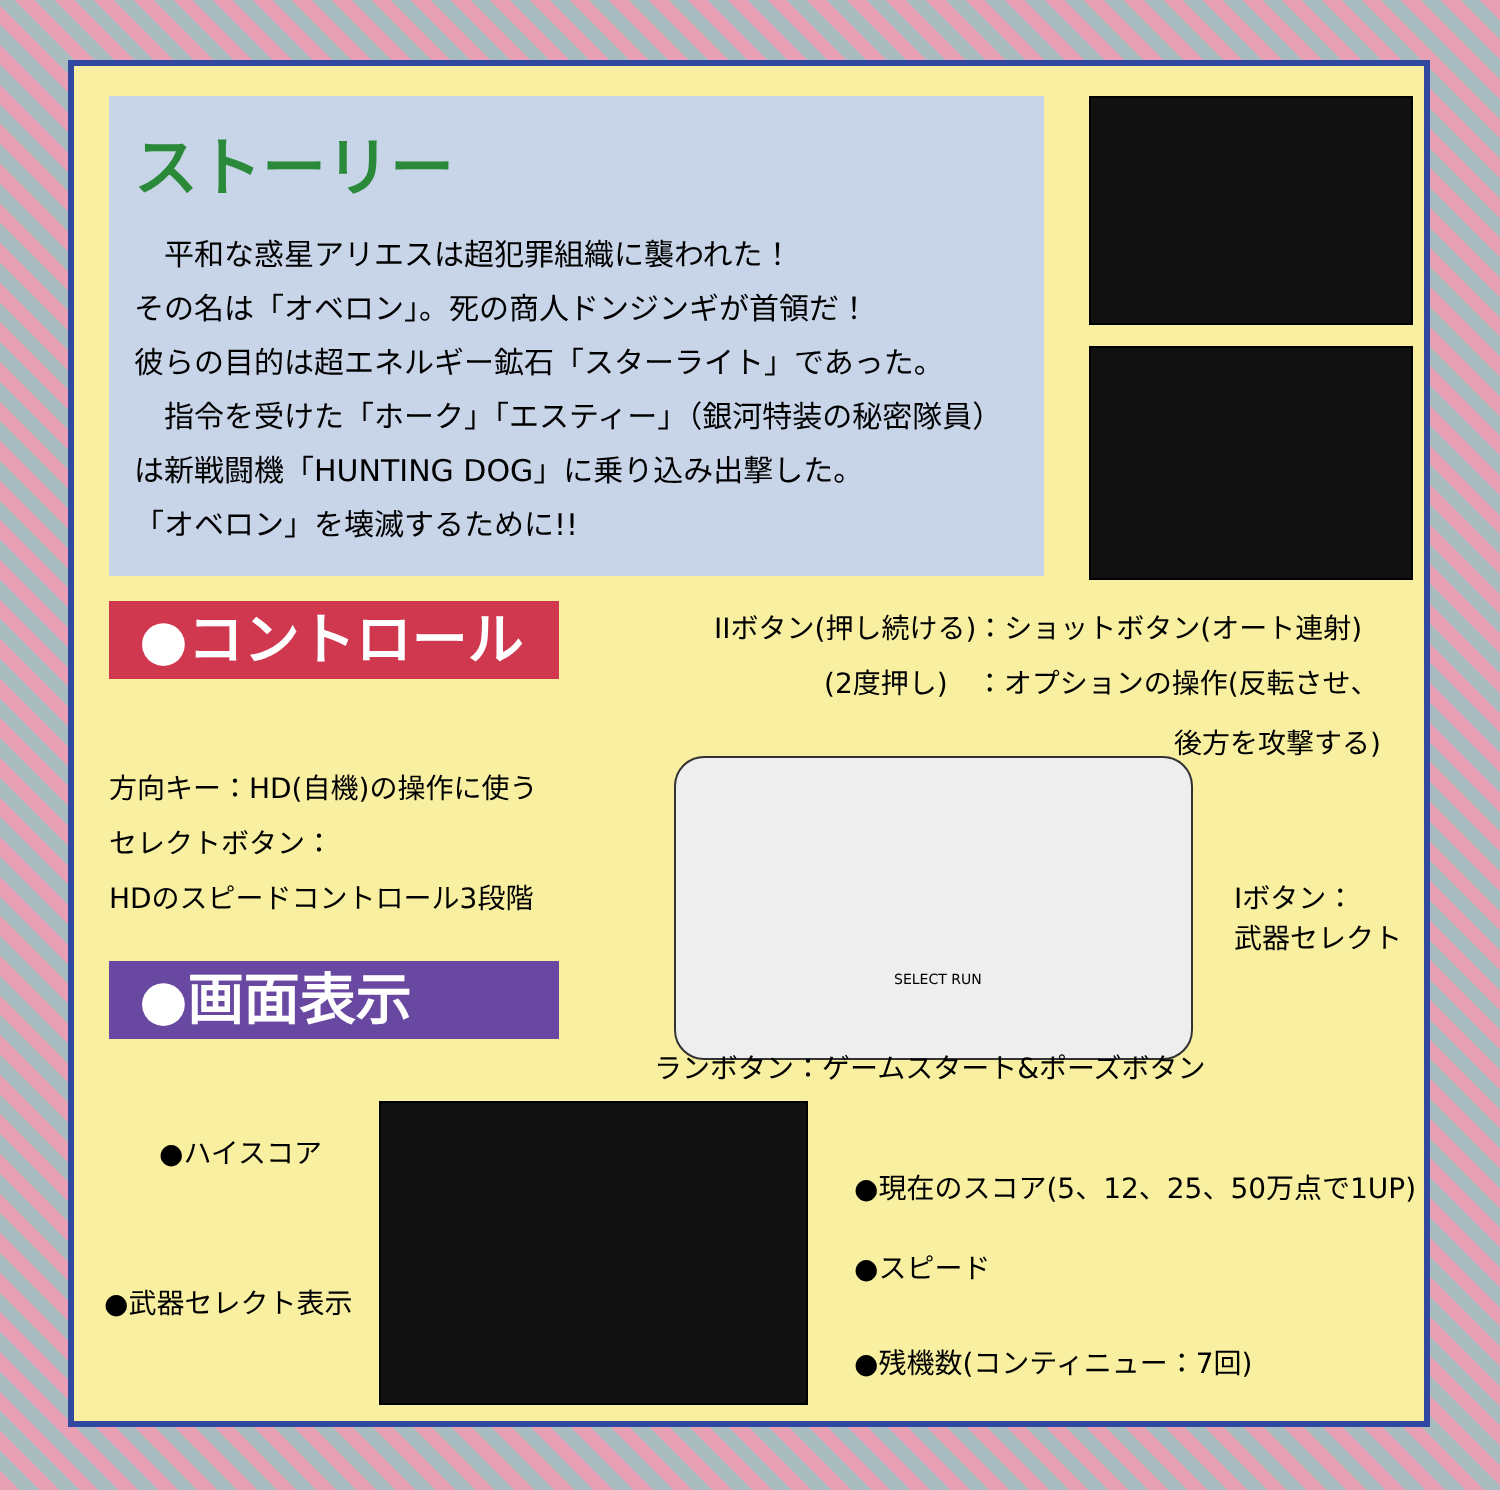ストーリー
　平和な惑星アリエスは超犯罪組織に襲われた！
その名は「オベロン」。死の商人ドンジンギが首領だ！
彼らの目的は超エネルギー鉱石「スターライト」であった。
　指令を受けた「ホーク」「エスティー」（銀河特装の秘密隊員）は新戦闘機「HUNTING DOG」に乗り込み出撃した。
「オベロン」を壊滅するために!!
●コントロール
IIボタン(押し続ける)：ショットボタン(オート連射)
(2度押し)　：オプションの操作(反転させ、
後方を攻撃する)
方向キー：HD(自機)の操作に使う
セレクトボタン：
HDのスピードコントロール3段階
SELECT RUN
Iボタン：
武器セレクト
●画面表示
ランボタン：ゲームスタート&ポーズボタン
●ハイスコア
●現在のスコア(5、12、25、50万点で1UP)
●スピード
●武器セレクト表示
●残機数(コンティニュー：7回)